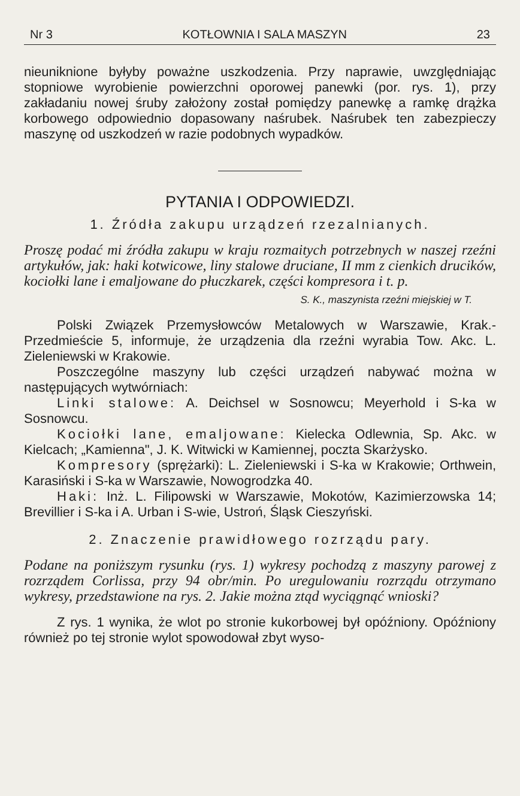Nr 3 KOTŁOWNIA I SALA MASZYN 23
nieuniknione byłyby poważne uszkodzenia. Przy naprawie, uwzględniając stopniowe wyrobienie powierzchni oporowej panewki (por. rys. 1), przy zakładaniu nowej śruby założony został pomiędzy panewkę a ramkę drążka korbowego odpowiednio dopasowany naśrubek. Naśrubek ten zabezpieczy maszynę od uszkodzeń w razie podobnych wypadków.
PYTANIA I ODPOWIEDZI.
1. Źródła zakupu urządzeń rzezalnianych.
Proszę podać mi źródła zakupu w kraju rozmaitych potrzebnych w naszej rzeźni artykułów, jak: haki kotwicowe, liny stalowe druciane, II mm z cienkich drucików, kociołki lane i emaljowane do płuczkarek, części kompresora i t. p.
S. K., maszynista rzeźni miejskiej w T.
Polski Związek Przemysłowców Metalowych w Warszawie, Krak.-Przedmieście 5, informuje, że urządzenia dla rzeźni wyrabia Tow. Akc. L. Zieleniewski w Krakowie.
Poszczególne maszyny lub części urządzeń nabywać można w następujących wytwórniach:
Linki stalowe: A. Deichsel w Sosnowcu; Meyerhold i S-ka w Sosnowcu.
Kociołki lane, emaljowane: Kielecka Odlewnia, Sp. Akc. w Kielcach; „Kamienna", J. K. Witwicki w Kamiennej, poczta Skarżysko.
Kompresory (sprężarki): L. Zieleniewski i S-ka w Krakowie; Orthwein, Karasiński i S-ka w Warszawie, Nowogrodzka 40.
Haki: Inż. L. Filipowski w Warszawie, Mokotów, Kazimierzowska 14; Brevillier i S-ka i A. Urban i S-wie, Ustroń, Śląsk Cieszyński.
2. Znaczenie prawidłowego rozrządu pary.
Podane na poniższym rysunku (rys. 1) wykresy pochodzą z maszyny parowej z rozrządem Corlissa, przy 94 obr/min. Po uregulowaniu rozrządu otrzymano wykresy, przedstawione na rys. 2. Jakie można ztąd wyciągnąć wnioski?
Z rys. 1 wynika, że wlot po stronie kukorbowej był opóźniony. Opóźniony również po tej stronie wylot spowodował zbyt wyso-